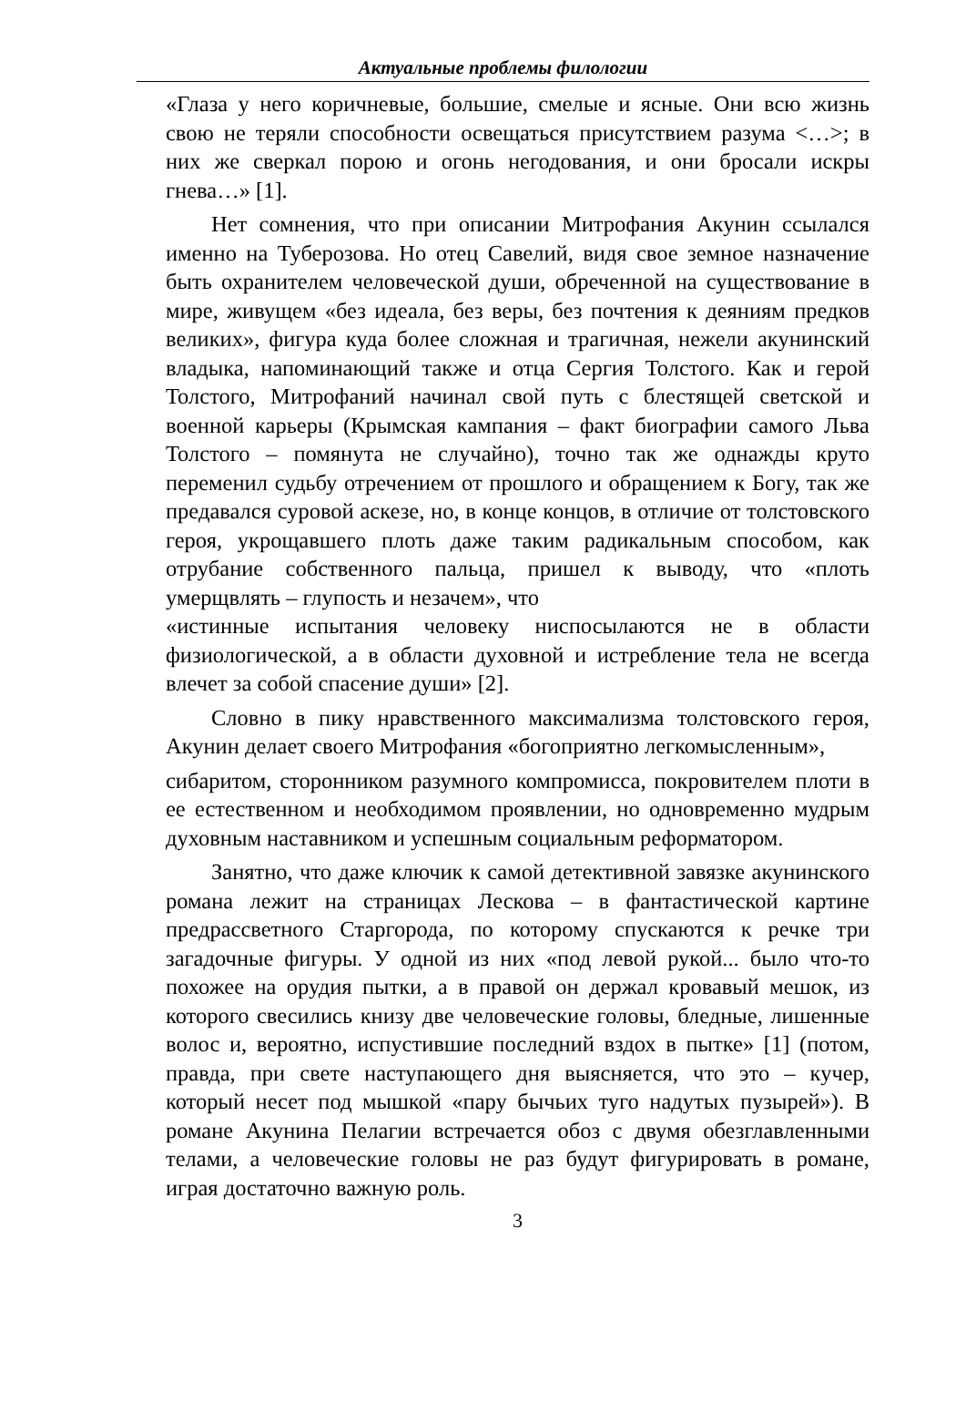Актуальные проблемы филологии
«Глаза у него коричневые, большие, смелые и ясные. Они всю жизнь свою не теряли способности освещаться присутствием разума <…>; в них же сверкал порою и огонь негодования, и они бросали искры гнева…» [1].
Нет сомнения, что при описании Митрофания Акунин ссылался именно на Туберозова. Но отец Савелий, видя свое земное назначение быть охранителем человеческой души, обреченной на существование в мире, живущем «без идеала, без веры, без почтения к деяниям предков великих», фигура куда более сложная и трагичная, нежели акунинский владыка, напоминающий также и отца Сергия Толстого. Как и герой Толстого, Митрофаний начинал свой путь с блестящей светской и военной карьеры (Крымская кампания – факт биографии самого Льва Толстого – помянута не случайно), точно так же однажды круто переменил судьбу отречением от прошлого и обращением к Богу, так же предавался суровой аскезе, но, в конце концов, в отличие от толстовского героя, укрощавшего плоть даже таким радикальным способом, как отрубание собственного пальца, пришел к выводу, что «плоть умерщвлять – глупость и незачем», что
«истинные испытания человеку ниспосылаются не в области физиологической, а в области духовной и истребление тела не всегда влечет за собой спасение души» [2].
Словно в пику нравственного максимализма толстовского героя, Акунин делает своего Митрофания «богоприятно легкомысленным»,
сибаритом, сторонником разумного компромисса, покровителем плоти в ее естественном и необходимом проявлении, но одновременно мудрым духовным наставником и успешным социальным реформатором.
Занятно, что даже ключик к самой детективной завязке акунинского романа лежит на страницах Лескова – в фантастической картине предрассветного Старгорода, по которому спускаются к речке три загадочные фигуры. У одной из них «под левой рукой... было что-то похожее на орудия пытки, а в правой он держал кровавый мешок, из которого свесились книзу две человеческие головы, бледные, лишенные волос и, вероятно, испустившие последний вздох в пытке» [1] (потом, правда, при свете наступающего дня выясняется, что это – кучер, который несет под мышкой «пару бычьих туго надутых пузырей»). В романе Акунина Пелагии встречается обоз с двумя обезглавленными телами, а человеческие головы не раз будут фигурировать в романе, играя достаточно важную роль.
3